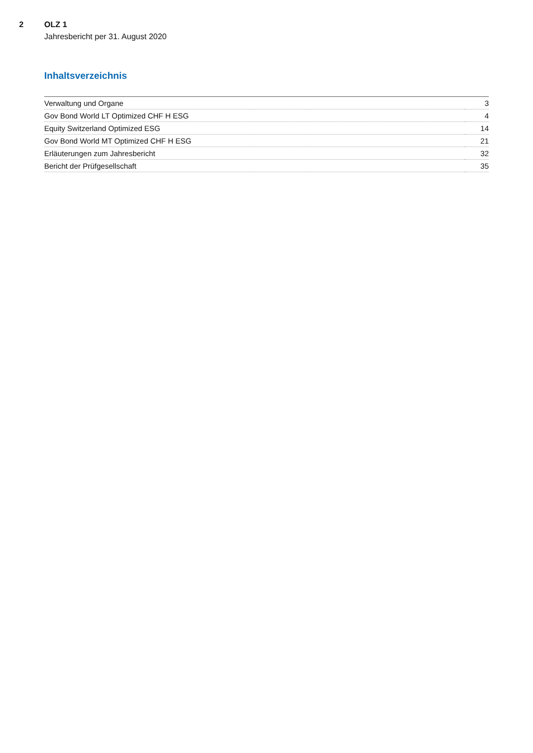2 OLZ 1
Jahresbericht per 31. August 2020
Inhaltsverzeichnis
| Verwaltung und Organe | 3 |
| Gov Bond World LT Optimized CHF H ESG | 4 |
| Equity Switzerland Optimized ESG | 14 |
| Gov Bond World MT Optimized CHF H ESG | 21 |
| Erläuterungen zum Jahresbericht | 32 |
| Bericht der Prüfgesellschaft | 35 |